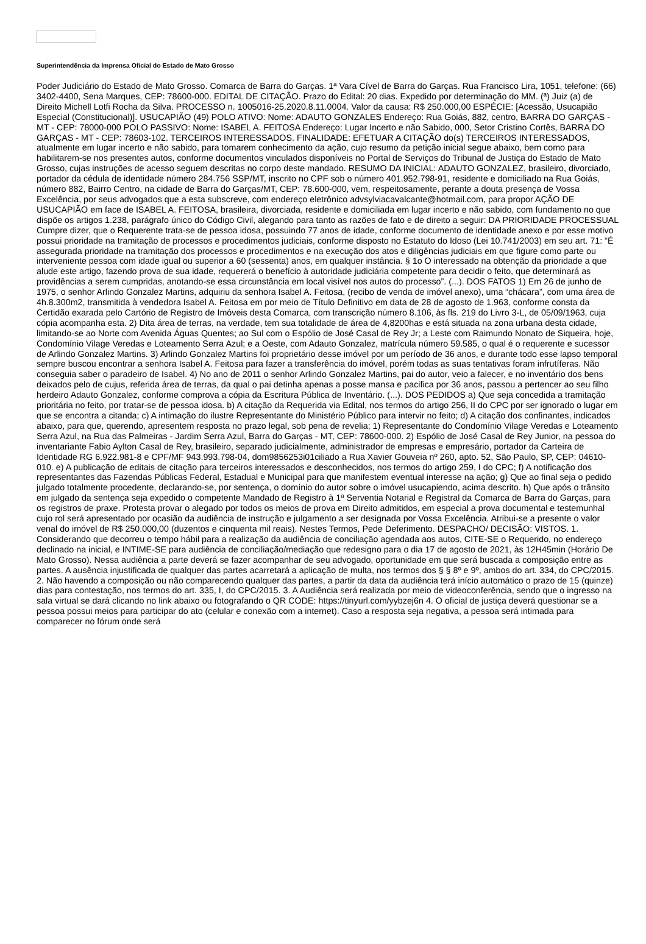Superintendência da Imprensa Oficial do Estado de Mato Grosso
Poder Judiciário do Estado de Mato Grosso. Comarca de Barra do Garças. 1ª Vara Cível de Barra do Garças. Rua Francisco Lira, 1051, telefone: (66) 3402-4400, Sena Marques, CEP: 78600-000. EDITAL DE CITAÇÃO. Prazo do Edital: 20 dias. Expedido por determinação do MM. (ª) Juiz (a) de Direito Michell Lotfi Rocha da Silva. PROCESSO n. 1005016-25.2020.8.11.0004. Valor da causa: R$ 250.000,00 ESPÉCIE: [Acessão, Usucapião Especial (Constitucional)]. USUCAPIÃO (49) POLO ATIVO: Nome: ADAUTO GONZALES Endereço: Rua Goiás, 882, centro, BARRA DO GARÇAS - MT - CEP: 78000-000 POLO PASSIVO: Nome: ISABEL A. FEITOSA Endereço: Lugar Incerto e não Sabido, 000, Setor Cristino Cortês, BARRA DO GARÇAS - MT - CEP: 78603-102. TERCEIROS INTERESSADOS. FINALIDADE: EFETUAR A CITAÇÃO do(s) TERCEIROS INTERESSADOS, atualmente em lugar incerto e não sabido, para tomarem conhecimento da ação, cujo resumo da petição inicial segue abaixo, bem como para habilitarem-se nos presentes autos, conforme documentos vinculados disponíveis no Portal de Serviços do Tribunal de Justiça do Estado de Mato Grosso, cujas instruções de acesso seguem descritas no corpo deste mandado. RESUMO DA INICIAL: ADAUTO GONZALEZ, brasileiro, divorciado, portador da cédula de identidade número 284.756 SSP/MT, inscrito no CPF sob o número 401.952.798-91, residente e domiciliado na Rua Goiás, número 882, Bairro Centro, na cidade de Barra do Garças/MT, CEP: 78.600-000, vem, respeitosamente, perante a douta presença de Vossa Excelência, por seus advogados que a esta subscreve, com endereço eletrônico advsylviacavalcante@hotmail.com, para propor AÇÃO DE USUCAPIÃO em face de ISABEL A. FEITOSA, brasileira, divorciada, residente e domiciliada em lugar incerto e não sabido, com fundamento no que dispõe os artigos 1.238, parágrafo único do Código Civil, alegando para tanto as razões de fato e de direito a seguir: DA PRIORIDADE PROCESSUAL Cumpre dizer, que o Requerente trata-se de pessoa idosa, possuindo 77 anos de idade, conforme documento de identidade anexo e por esse motivo possui prioridade na tramitação de processos e procedimentos judiciais, conforme disposto no Estatuto do Idoso (Lei 10.741/2003) em seu art. 71: “É assegurada prioridade na tramitação dos processos e procedimentos e na execução dos atos e diligências judiciais em que figure como parte ou interveniente pessoa com idade igual ou superior a 60 (sessenta) anos, em qualquer instância. § 1o O interessado na obtenção da prioridade a que alude este artigo, fazendo prova de sua idade, requererá o benefício à autoridade judiciária competente para decidir o feito, que determinará as providências a serem cumpridas, anotando-se essa circunstância em local visível nos autos do processo”. (...). DOS FATOS 1) Em 26 de junho de 1975, o senhor Arlindo Gonzalez Martins, adquiriu da senhora Isabel A. Feitosa, (recibo de venda de imóvel anexo), uma “chácara”, com uma área de 4h.8.300m2, transmitida à vendedora Isabel A. Feitosa em por meio de Título Definitivo em data de 28 de agosto de 1.963, conforme consta da Certidão exarada pelo Cartório de Registro de Imóveis desta Comarca, com transcrição número 8.106, às fls. 219 do Livro 3-L, de 05/09/1963, cuja cópia acompanha esta. 2) Dita área de terras, na verdade, tem sua totalidade de área de 4,8200has e está situada na zona urbana desta cidade, limitando-se ao Norte com Avenida Águas Quentes; ao Sul com o Espólio de José Casal de Rey Jr; a Leste com Raimundo Nonato de Siqueira, hoje, Condomínio Vilage Veredas e Loteamento Serra Azul; e a Oeste, com Adauto Gonzalez, matrícula número 59.585, o qual é o requerente e sucessor de Arlindo Gonzalez Martins. 3) Arlindo Gonzalez Martins foi proprietário desse imóvel por um período de 36 anos, e durante todo esse lapso temporal sempre buscou encontrar a senhora Isabel A. Feitosa para fazer a transferência do imóvel, porém todas as suas tentativas foram infrutíferas. Não conseguia saber o paradeiro de Isabel. 4) No ano de 2011 o senhor Arlindo Gonzalez Martins, pai do autor, veio a falecer, e no inventário dos bens deixados pelo de cujus, referida área de terras, da qual o pai detinha apenas a posse mansa e pacifica por 36 anos, passou a pertencer ao seu filho herdeiro Adauto Gonzalez, conforme comprova a cópia da Escritura Pública de Inventário. (...). DOS PEDIDOS a) Que seja concedida a tramitação prioritária no feito, por tratar-se de pessoa idosa. b) A citação da Requerida via Edital, nos termos do artigo 256, II do CPC por ser ignorado o lugar em que se encontra a citanda; c) A intimação do ilustre Representante do Ministério Público para intervir no feito; d) A citação dos confinantes, indicados abaixo, para que, querendo, apresentem resposta no prazo legal, sob pena de revelia; 1) Representante do Condomínio Vilage Veredas e Loteamento Serra Azul, na Rua das Palmeiras - Jardim Serra Azul, Barra do Garças - MT, CEP: 78600-000. 2) Espólio de José Casal de Rey Junior, na pessoa do inventariante Fabio Aylton Casal de Rey, brasileiro, separado judicialmente, administrador de empresas e empresário, portador da Carteira de Identidade RG 6.922.981-8 e CPF/MF 943.993.798-04, dom9856253i01ciliado a Rua Xavier Gouveia nº 260, apto. 52, São Paulo, SP, CEP: 04610-010. e) A publicação de editais de citação para terceiros interessados e desconhecidos, nos termos do artigo 259, I do CPC; f) A notificação dos representantes das Fazendas Públicas Federal, Estadual e Municipal para que manifestem eventual interesse na ação; g) Que ao final seja o pedido julgado totalmente procedente, declarando-se, por sentença, o domínio do autor sobre o imóvel usucapiendo, acima descrito. h) Que após o trânsito em julgado da sentença seja expedido o competente Mandado de Registro à 1ª Serventia Notarial e Registral da Comarca de Barra do Garças, para os registros de praxe. Protesta provar o alegado por todos os meios de prova em Direito admitidos, em especial a prova documental e testemunhal cujo rol será apresentado por ocasião da audiência de instrução e julgamento a ser designada por Vossa Excelência. Atribui-se a presente o valor venal do imóvel de R$ 250.000,00 (duzentos e cinquenta mil reais). Nestes Termos, Pede Deferimento. DESPACHO/ DECISÃO: VISTOS. 1. Considerando que decorreu o tempo hábil para a realização da audiência de conciliação agendada aos autos, CITE-SE o Requerido, no endereço declinado na inicial, e INTIME-SE para audiência de conciliação/mediação que redesigno para o dia 17 de agosto de 2021, às 12H45min (Horário De Mato Grosso). Nessa audiência a parte deverá se fazer acompanhar de seu advogado, oportunidade em que será buscada a composição entre as partes. A ausência injustificada de qualquer das partes acarretará a aplicação de multa, nos termos dos § § 8º e 9º, ambos do art. 334, do CPC/2015. 2. Não havendo a composição ou não comparecendo qualquer das partes, a partir da data da audiência terá início automático o prazo de 15 (quinze) dias para contestação, nos termos do art. 335, I, do CPC/2015. 3. A Audiência será realizada por meio de videoconferência, sendo que o ingresso na sala virtual se dará clicando no link abaixo ou fotografando o QR CODE: https://tinyurl.com/yybzej6n 4. O oficial de justiça deverá questionar se a pessoa possui meios para participar do ato (celular e conexão com a internet). Caso a resposta seja negativa, a pessoa será intimada para comparecer no fórum onde será